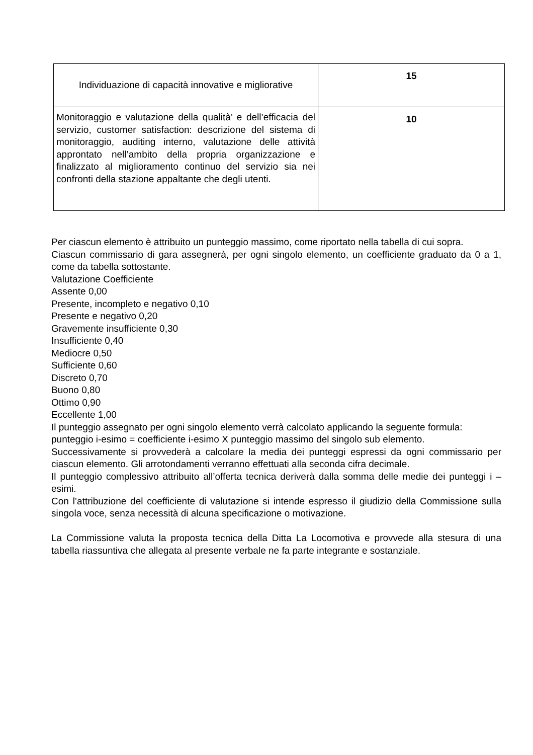| Individuazione di capacità innovative e migliorative | 15 |
| Monitoraggio e valutazione della qualità’ e dell’efficacia del servizio, customer satisfaction: descrizione del sistema di monitoraggio, auditing interno, valutazione delle attività approntato nell’ambito della propria organizzazione e finalizzato al miglioramento continuo del servizio sia nei confronti della stazione appaltante che degli utenti. | 10 |
Per ciascun elemento è attribuito un punteggio massimo, come riportato nella tabella di cui sopra.
Ciascun commissario di gara assegnerà, per ogni singolo elemento, un coefficiente graduato da 0 a 1, come da tabella sottostante.
Valutazione Coefficiente
Assente 0,00
Presente, incompleto e negativo 0,10
Presente e negativo 0,20
Gravemente insufficiente 0,30
Insufficiente 0,40
Mediocre 0,50
Sufficiente 0,60
Discreto 0,70
Buono 0,80
Ottimo 0,90
Eccellente 1,00
Il punteggio assegnato per ogni singolo elemento verrà calcolato applicando la seguente formula:
punteggio i-esimo = coefficiente i-esimo X punteggio massimo del singolo sub elemento.
Successivamente si provvederà a calcolare la media dei punteggi espressi da ogni commissario per ciascun elemento. Gli arrotondamenti verranno effettuati alla seconda cifra decimale.
Il punteggio complessivo attribuito all’offerta tecnica deriverà dalla somma delle medie dei punteggi i – esimi.
Con l’attribuzione del coefficiente di valutazione si intende espresso il giudizio della Commissione sulla singola voce, senza necessità di alcuna specificazione o motivazione.
La Commissione valuta la proposta tecnica della Ditta La Locomotiva e provvede alla stesura di una tabella riassuntiva che allegata al presente verbale ne fa parte integrante e sostanziale.